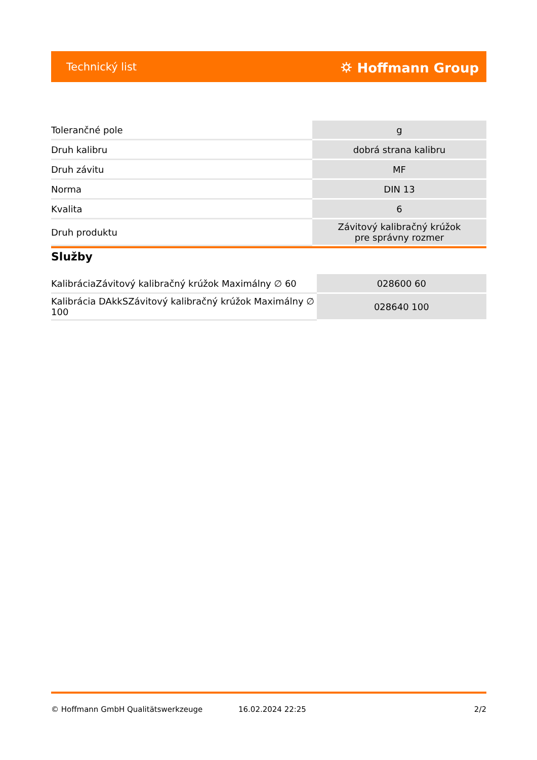Technický list ⛭ Hoffmann Group
| Tolerančné pole | g |
| Druh kalibru | dobrá strana kalibru |
| Druh závitu | MF |
| Norma | DIN 13 |
| Kvalita | 6 |
| Druh produktu | Závitový kalibračný krúžok pre správny rozmer |
Služby
| KalibráciaZávitový kalibračný krúžok Maximálny ∅ 60 | 028600 60 |
| Kalibrácia DAkkSZávitový kalibračný krúžok Maximálny ∅ 100 | 028640 100 |
© Hoffmann GmbH Qualitätswerkzeuge 16.02.2024 22:25 2/2